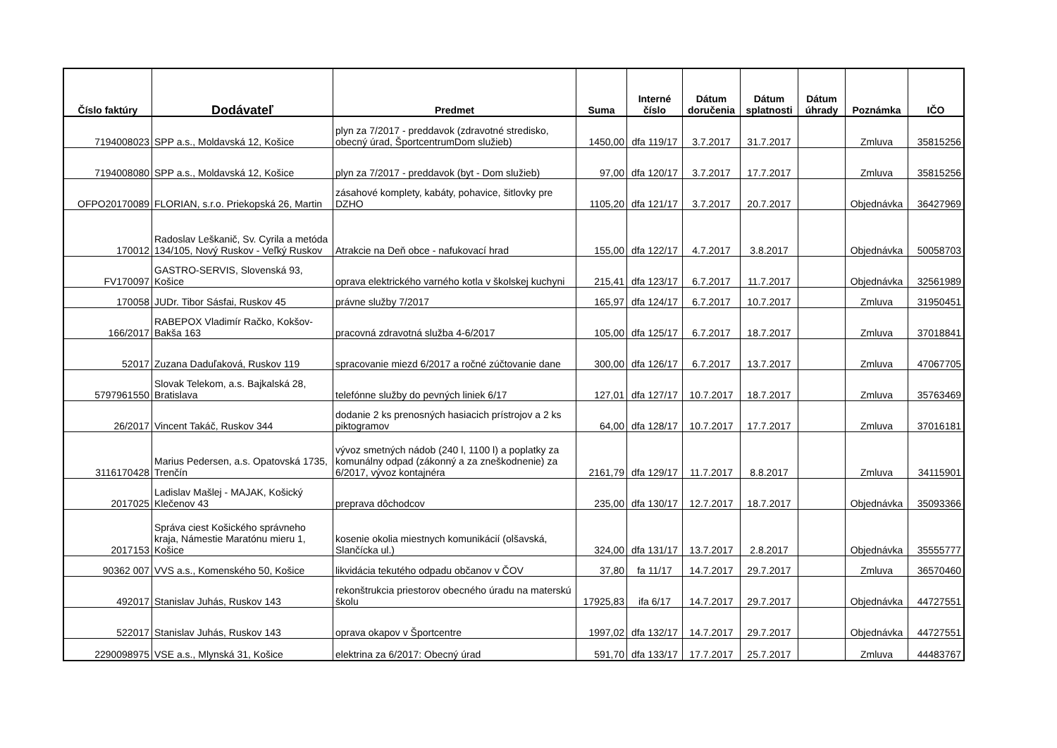| Číslo faktúry | Dodávateľ | Predmet | Suma | Interné číslo | Dátum doručenia | Dátum splatnosti | Dátum úhrady | Poznámka | IČO |
| --- | --- | --- | --- | --- | --- | --- | --- | --- | --- |
| 7194008023 | SPP a.s., Moldavská 12, Košice | plyn za 7/2017 - preddavok (zdravotné stredisko, obecný úrad, ŠportcentrumDom služieb) | 1450,00 | dfa 119/17 | 3.7.2017 | 31.7.2017 | | Zmluva | 35815256 |
| 7194008080 | SPP a.s., Moldavská 12, Košice | plyn za 7/2017 - preddavok (byt - Dom služieb) | 97,00 | dfa 120/17 | 3.7.2017 | 17.7.2017 | | Zmluva | 35815256 |
| OFPO20170089 | FLORIAN, s.r.o. Priekopská 26, Martin | zásahové komplety, kabáty, pohavice, šitlovky pre DZHO | 1105,20 | dfa 121/17 | 3.7.2017 | 20.7.2017 | | Objednávka | 36427969 |
| 170012 | Radoslav Leškanič, Sv. Cyrila a metóda 134/105, Nový Ruskov - Veľký Ruskov | Atrakcie na Deň obce - nafukovací hrad | 155,00 | dfa 122/17 | 4.7.2017 | 3.8.2017 | | Objednávka | 50058703 |
| FV170097 | GASTRO-SERVIS, Slovenská 93, Košice | oprava elektrického varného kotla v školskej kuchyni | 215,41 | dfa 123/17 | 6.7.2017 | 11.7.2017 | | Objednávka | 32561989 |
| 170058 | JUDr. Tibor Sásfai, Ruskov 45 | právne služby 7/2017 | 165,97 | dfa 124/17 | 6.7.2017 | 10.7.2017 | | Zmluva | 31950451 |
| 166/2017 | RABEPOX Vladimír Račko, Kokšov-Bakša 163 | pracovná zdravotná služba 4-6/2017 | 105,00 | dfa 125/17 | 6.7.2017 | 18.7.2017 | | Zmluva | 37018841 |
| 52017 | Zuzana Daduľaková, Ruskov 119 | spracovanie miezd 6/2017 a ročné zúčtovanie dane | 300,00 | dfa 126/17 | 6.7.2017 | 13.7.2017 | | Zmluva | 47067705 |
| 5797961550 | Slovak Telekom, a.s. Bajkalská 28, Bratislava | telefónne služby do pevných liniek 6/17 | 127,01 | dfa 127/17 | 10.7.2017 | 18.7.2017 | | Zmluva | 35763469 |
| 26/2017 | Vincent Takáč, Ruskov 344 | dodanie 2 ks prenosných hasiacich prístrojov a 2 ks piktogramov | 64,00 | dfa 128/17 | 10.7.2017 | 17.7.2017 | | Zmluva | 37016181 |
| 3116170428 | Marius Pedersen, a.s. Opatovská 1735, Trenčín | vývoz smetných nádob (240 l, 1100 l) a poplatky za komunálny odpad (zákonný a za zneškodnenie) za 6/2017, vývoz kontajnéra | 2161,79 | dfa 129/17 | 11.7.2017 | 8.8.2017 | | Zmluva | 34115901 |
| 2017025 | Ladislav Mašlej - MAJAK, Košický Klečenov 43 | preprava dôchodcov | 235,00 | dfa 130/17 | 12.7.2017 | 18.7.2017 | | Objednávka | 35093366 |
| 2017153 | Správa ciest Košického správneho kraja, Námestie Maratónu mieru 1, Košice | kosenie okolia miestnych komunikácií (olšavská, Slančícka ul.) | 324,00 | dfa 131/17 | 13.7.2017 | 2.8.2017 | | Objednávka | 35555777 |
| 90362 007 | VVS a.s., Komenského 50, Košice | likvidácia tekutého odpadu občanov v ČOV | 37,80 | fa 11/17 | 14.7.2017 | 29.7.2017 | | Zmluva | 36570460 |
| 492017 | Stanislav Juhás, Ruskov 143 | rekonštrukcia priestorov obecného úradu na materskú školu | 17925,83 | ifa 6/17 | 14.7.2017 | 29.7.2017 | | Objednávka | 44727551 |
| 522017 | Stanislav Juhás, Ruskov 143 | oprava okapov v Športcentre | 1997,02 | dfa 132/17 | 14.7.2017 | 29.7.2017 | | Objednávka | 44727551 |
| 2290098975 | VSE a.s., Mlynská 31, Košice | elektrina za 6/2017: Obecný úrad | 591,70 | dfa 133/17 | 17.7.2017 | 25.7.2017 | | Zmluva | 44483767 |